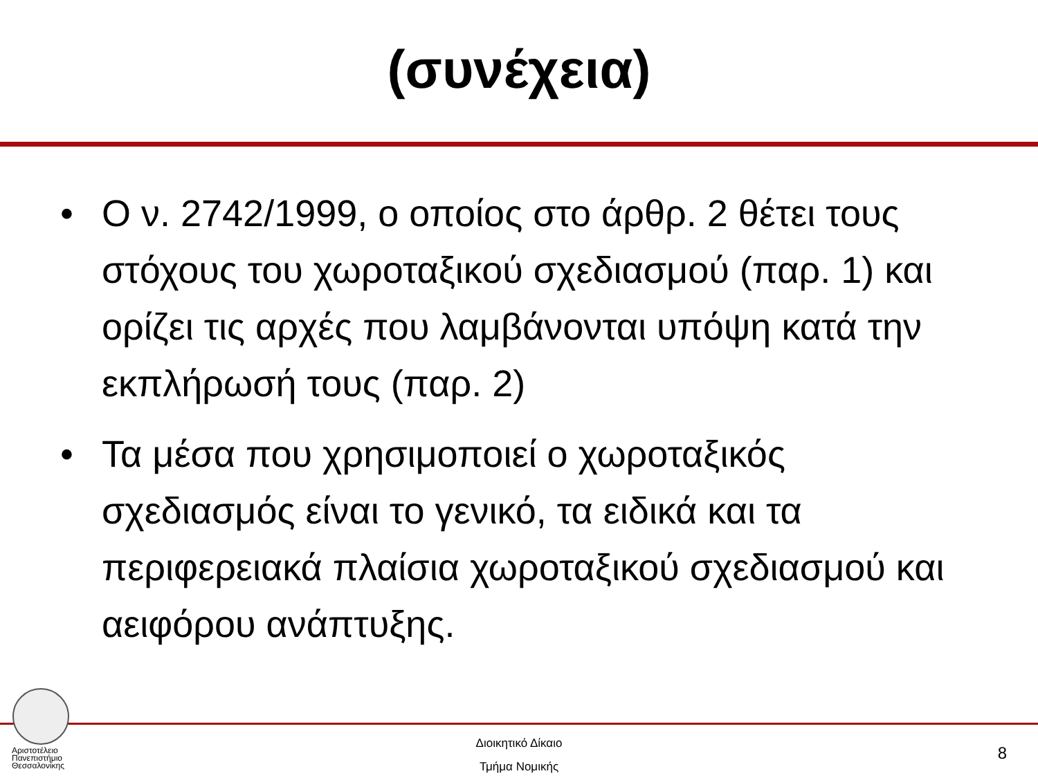(συνέχεια)
• Ο ν. 2742/1999, ο οποίος στο άρθρ. 2 θέτει τους στόχους του χωροταξικού σχεδιασμού (παρ. 1) και ορίζει τις αρχές που λαμβάνονται υπόψη κατά την εκπλήρωσή τους (παρ. 2)
• Τα μέσα που χρησιμοποιεί ο χωροταξικός σχεδιασμός είναι το γενικό, τα ειδικά και τα περιφερειακά πλαίσια χωροταξικού σχεδιασμού και αειφόρου ανάπτυξης.
Αριστοτέλειο
Πανεπιστήμιο
Θεσσαλονίκης
Διοικητικό Δίκαιο
Τμήμα Νομικής
8